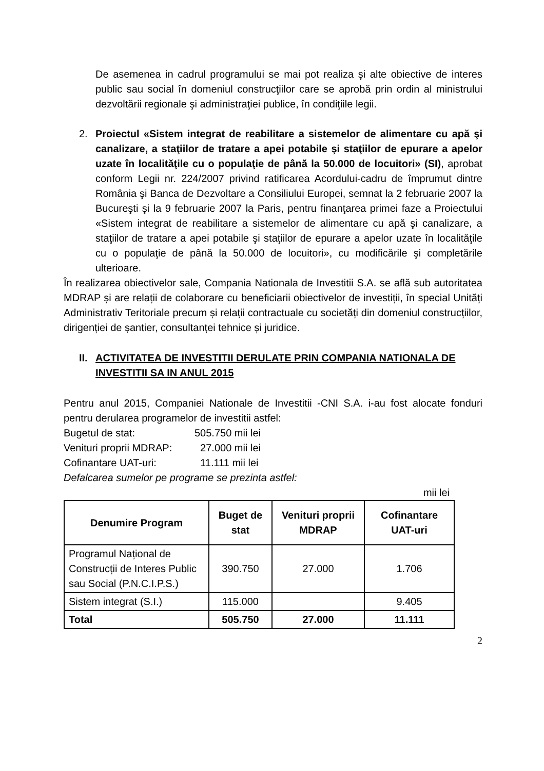De asemenea in cadrul programului se mai pot realiza şi alte obiective de interes public sau social în domeniul construcţiilor care se aprobă prin ordin al ministrului dezvoltării regionale şi administraţiei publice, în condiţiile legii.
2. Proiectul «Sistem integrat de reabilitare a sistemelor de alimentare cu apă şi canalizare, a staţiilor de tratare a apei potabile şi staţiilor de epurare a apelor uzate în localităţile cu o populaţie de până la 50.000 de locuitori» (SI), aprobat conform Legii nr. 224/2007 privind ratificarea Acordului-cadru de împrumut dintre România şi Banca de Dezvoltare a Consiliului Europei, semnat la 2 februarie 2007 la Bucureşti şi la 9 februarie 2007 la Paris, pentru finanţarea primei faze a Proiectului «Sistem integrat de reabilitare a sistemelor de alimentare cu apă şi canalizare, a staţiilor de tratare a apei potabile şi staţiilor de epurare a apelor uzate în localităţile cu o populaţie de până la 50.000 de locuitori», cu modificările şi completările ulterioare.
În realizarea obiectivelor sale, Compania Nationala de Investitii S.A. se află sub autoritatea MDRAP și are relații de colaborare cu beneficiarii obiectivelor de investiții, în special Unități Administrativ Teritoriale precum și relații contractuale cu societăți din domeniul construcțiilor, dirigenției de șantier, consultanței tehnice și juridice.
II. ACTIVITATEA DE INVESTITII DERULATE PRIN COMPANIA NATIONALA DE INVESTITII SA IN ANUL 2015
Pentru anul 2015, Companiei Nationale de Investitii -CNI S.A. i-au fost alocate fonduri pentru derularea programelor de investitii astfel:
Bugetul de stat: 505.750 mii lei
Venituri proprii MDRAP: 27.000 mii lei
Cofinantare UAT-uri: 11.111 mii lei
Defalcarea sumelor pe programe se prezinta astfel:
mii lei
| Denumire Program | Buget de stat | Venituri proprii MDRAP | Cofinantare UAT-uri |
| --- | --- | --- | --- |
| Programul Național de Construcții de Interes Public sau Social (P.N.C.I.P.S.) | 390.750 | 27.000 | 1.706 |
| Sistem integrat (S.I.) | 115.000 | | 9.405 |
| Total | 505.750 | 27.000 | 11.111 |
2